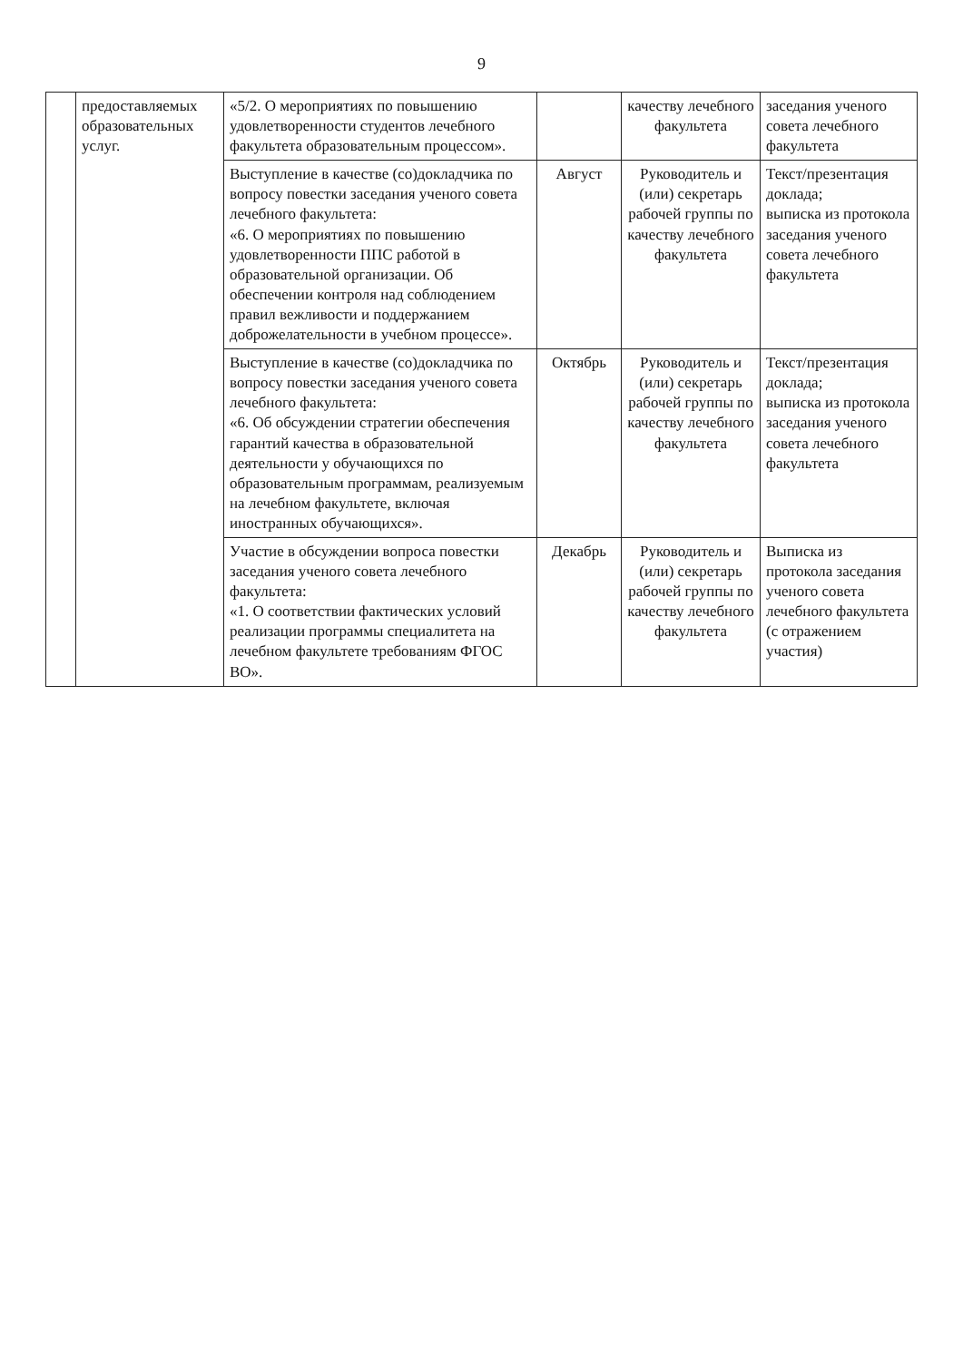9
| | предоставляемых образовательных услуг. | «5/2. О мероприятиях по повышению удовлетворенности студентов лечебного факультета образовательным процессом». | | качеству лечебного факультета | заседания ученого совета лечебного факультета |
| | | Выступление в качестве (со)докладчика по вопросу повестки заседания ученого совета лечебного факультета: «6. О мероприятиях по повышению удовлетворенности ППС работой в образовательной организации. Об обеспечении контроля над соблюдением правил вежливости и поддержанием доброжелательности в учебном процессе». | Август | Руководитель и (или) секретарь рабочей группы по качеству лечебного факультета | Текст/презентация доклада; выписка из протокола заседания ученого совета лечебного факультета |
| | | Выступление в качестве (со)докладчика по вопросу повестки заседания ученого совета лечебного факультета: «6. Об обсуждении стратегии обеспечения гарантий качества в образовательной деятельности у обучающихся по образовательным программам, реализуемым на лечебном факультете, включая иностранных обучающихся». | Октябрь | Руководитель и (или) секретарь рабочей группы по качеству лечебного факультета | Текст/презентация доклада; выписка из протокола заседания ученого совета лечебного факультета |
| | | Участие в обсуждении вопроса повестки заседания ученого совета лечебного факультета: «1. О соответствии фактических условий реализации программы специалитета на лечебном факультете требованиям ФГОС ВО». | Декабрь | Руководитель и (или) секретарь рабочей группы по качеству лечебного факультета | Выписка из протокола заседания ученого совета лечебного факультета (с отражением участия) |